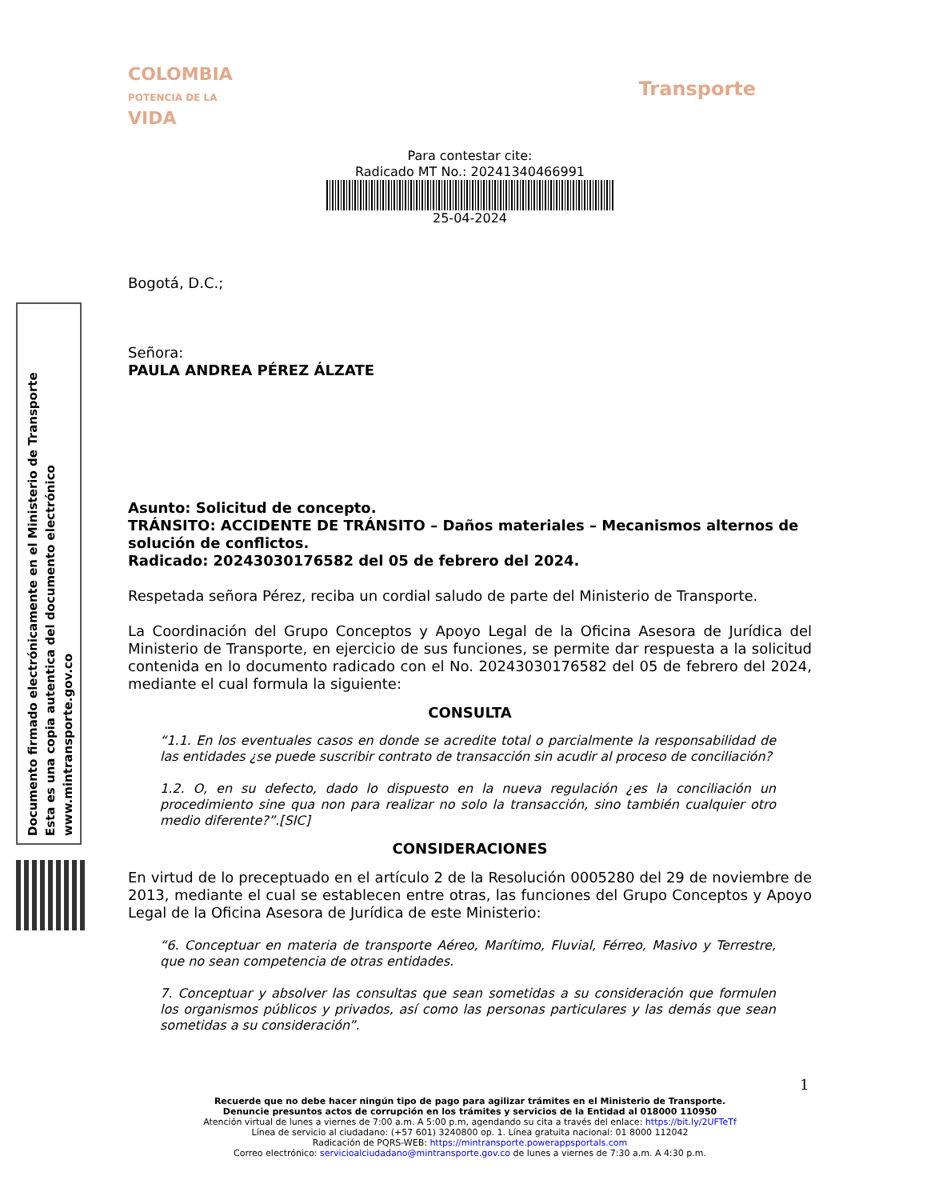Documento firmado electrónicamente en el Ministerio de Transporte
Esta es una copia autentica del documento electrónico
www.mintransporte.gov.co
COLOMBIA
POTENCIA DE LA
VIDA
Transporte
Para contestar cite:
Radicado MT No.: 20241340466991
25-04-2024
Bogotá, D.C.;
Señora:
PAULA ANDREA PÉREZ ÁLZATE
Asunto: Solicitud de concepto.
TRÁNSITO: ACCIDENTE DE TRÁNSITO – Daños materiales – Mecanismos alternos de solución de conflictos.
Radicado: 20243030176582 del 05 de febrero del 2024.
Respetada señora Pérez, reciba un cordial saludo de parte del Ministerio de Transporte.
La Coordinación del Grupo Conceptos y Apoyo Legal de la Oficina Asesora de Jurídica del Ministerio de Transporte, en ejercicio de sus funciones, se permite dar respuesta a la solicitud contenida en lo documento radicado con el No. 20243030176582 del 05 de febrero del 2024, mediante el cual formula la siguiente:
CONSULTA
“1.1. En los eventuales casos en donde se acredite total o parcialmente la responsabilidad de las entidades ¿se puede suscribir contrato de transacción sin acudir al proceso de conciliación?
1.2. O, en su defecto, dado lo dispuesto en la nueva regulación ¿es la conciliación un procedimiento sine qua non para realizar no solo la transacción, sino también cualquier otro medio diferente?”.[SIC]
CONSIDERACIONES
En virtud de lo preceptuado en el artículo 2 de la Resolución 0005280 del 29 de noviembre de 2013, mediante el cual se establecen entre otras, las funciones del Grupo Conceptos y Apoyo Legal de la Oficina Asesora de Jurídica de este Ministerio:
“6. Conceptuar en materia de transporte Aéreo, Marítimo, Fluvial, Férreo, Masivo y Terrestre, que no sean competencia de otras entidades.
7. Conceptuar y absolver las consultas que sean sometidas a su consideración que formulen los organismos públicos y privados, así como las personas particulares y las demás que sean sometidas a su consideración”.
1
Recuerde que no debe hacer ningún tipo de pago para agilizar trámites en el Ministerio de Transporte.
Denuncie presuntos actos de corrupción en los trámites y servicios de la Entidad al 018000 110950
Atención virtual de lunes a viernes de 7:00 a.m. A 5:00 p.m, agendando su cita a través del enlace: https://bit.ly/2UFTeTf
Línea de servicio al ciudadano: (+57 601) 3240800 op. 1. Línea gratuita nacional: 01 8000 112042
Radicación de PQRS-WEB: https://mintransporte.powerappsportals.com
Correo electrónico: servicioalciudadano@mintransporte.gov.co de lunes a viernes de 7:30 a.m. A 4:30 p.m.